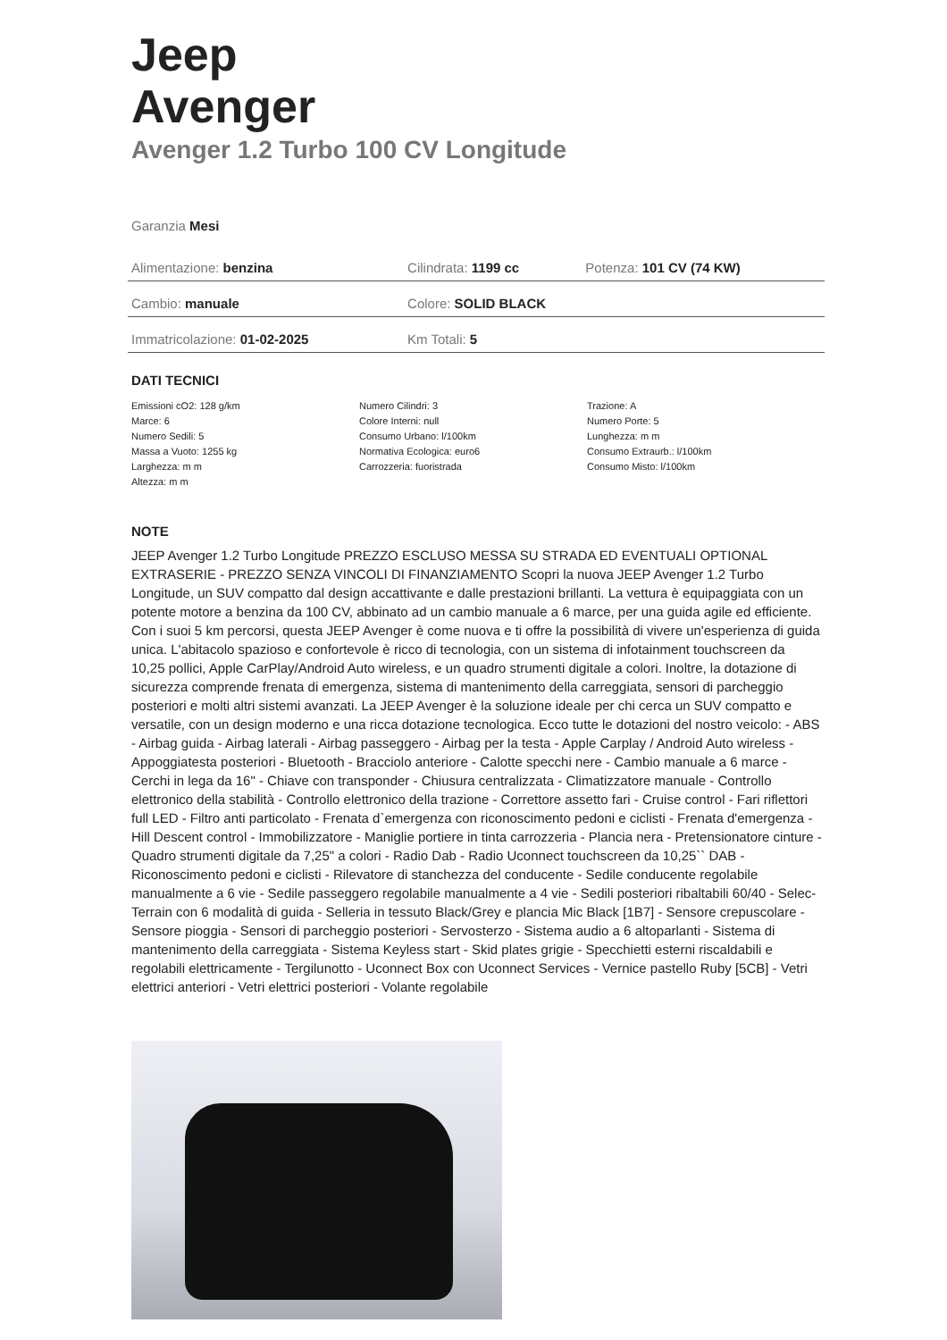Jeep
Avenger
Avenger 1.2 Turbo 100 CV Longitude
Garanzia Mesi
| Alimentazione: benzina | Cilindrata: 1199 cc | Potenza: 101 CV (74 KW) |
| Cambio: manuale | Colore: SOLID BLACK | |
| Immatricolazione: 01-02-2025 | Km Totali: 5 | |
DATI TECNICI
Emissioni cO2: 128 g/km
Marce: 6
Numero Sedili: 5
Massa a Vuoto: 1255 kg
Larghezza: m m
Altezza: m m
Numero Cilindri: 3
Colore Interni: null
Consumo Urbano: l/100km
Normativa Ecologica: euro6
Carrozzeria: fuoristrada
Trazione: A
Numero Porte: 5
Lunghezza: m m
Consumo Extraurb.: l/100km
Consumo Misto: l/100km
NOTE
JEEP Avenger 1.2 Turbo Longitude PREZZO ESCLUSO MESSA SU STRADA ED EVENTUALI OPTIONAL EXTRASERIE - PREZZO SENZA VINCOLI DI FINANZIAMENTO Scopri la nuova JEEP Avenger 1.2 Turbo Longitude, un SUV compatto dal design accattivante e dalle prestazioni brillanti. La vettura è equipaggiata con un potente motore a benzina da 100 CV, abbinato ad un cambio manuale a 6 marce, per una guida agile ed efficiente. Con i suoi 5 km percorsi, questa JEEP Avenger è come nuova e ti offre la possibilità di vivere un'esperienza di guida unica. L'abitacolo spazioso e confortevole è ricco di tecnologia, con un sistema di infotainment touchscreen da 10,25 pollici, Apple CarPlay/Android Auto wireless, e un quadro strumenti digitale a colori. Inoltre, la dotazione di sicurezza comprende frenata di emergenza, sistema di mantenimento della carreggiata, sensori di parcheggio posteriori e molti altri sistemi avanzati. La JEEP Avenger è la soluzione ideale per chi cerca un SUV compatto e versatile, con un design moderno e una ricca dotazione tecnologica. Ecco tutte le dotazioni del nostro veicolo: - ABS - Airbag guida - Airbag laterali - Airbag passeggero - Airbag per la testa - Apple Carplay / Android Auto wireless - Appoggiatesta posteriori - Bluetooth - Bracciolo anteriore - Calotte specchi nere - Cambio manuale a 6 marce - Cerchi in lega da 16" - Chiave con transponder - Chiusura centralizzata - Climatizzatore manuale - Controllo elettronico della stabilità - Controllo elettronico della trazione - Correttore assetto fari - Cruise control - Fari riflettori full LED - Filtro anti particolato - Frenata d`emergenza con riconoscimento pedoni e ciclisti - Frenata d'emergenza - Hill Descent control - Immobilizzatore - Maniglie portiere in tinta carrozzeria - Plancia nera - Pretensionatore cinture - Quadro strumenti digitale da 7,25" a colori - Radio Dab - Radio Uconnect touchscreen da 10,25`` DAB - Riconoscimento pedoni e ciclisti - Rilevatore di stanchezza del conducente - Sedile conducente regolabile manualmente a 6 vie - Sedile passeggero regolabile manualmente a 4 vie - Sedili posteriori ribaltabili 60/40 - Selec-Terrain con 6 modalità di guida - Selleria in tessuto Black/Grey e plancia Mic Black [1B7] - Sensore crepuscolare - Sensore pioggia - Sensori di parcheggio posteriori - Servosterzo - Sistema audio a 6 altoparlanti - Sistema di mantenimento della carreggiata - Sistema Keyless start - Skid plates grigie - Specchietti esterni riscaldabili e regolabili elettricamente - Tergilunotto - Uconnect Box con Uconnect Services - Vernice pastello Ruby [5CB] - Vetri elettrici anteriori - Vetri elettrici posteriori - Volante regolabile